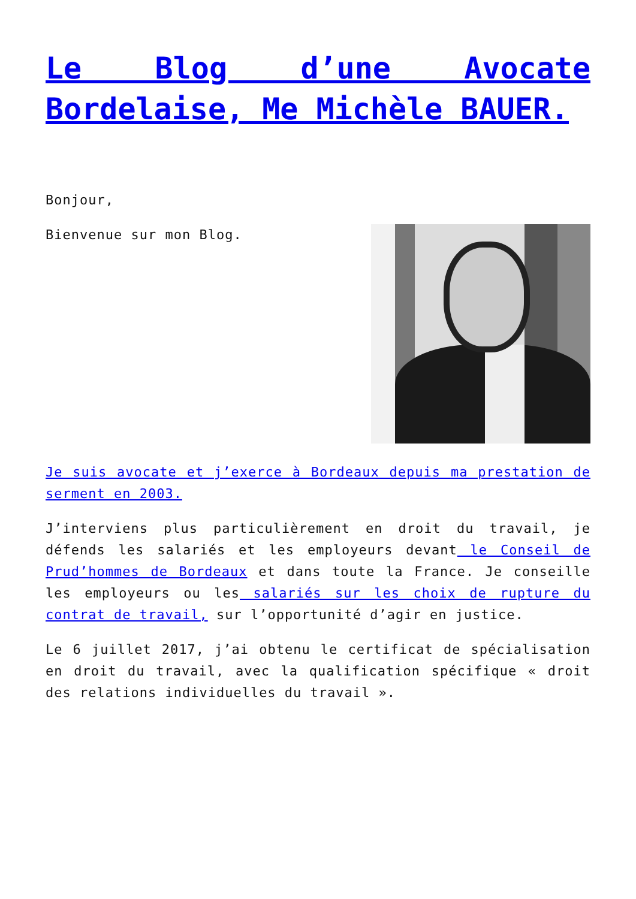Le Blog d’une Avocate Bordelaise, Me Michèle BAUER.
Bonjour,
Bienvenue sur mon Blog.
Je suis avocate et j’exerce à Bordeaux depuis ma prestation de serment en 2003.
J’interviens plus particulièrement en droit du travail, je défends les salariés et les employeurs devant le Conseil de Prud’hommes de Bordeaux et dans toute la France. Je conseille les employeurs ou les salariés sur les choix de rupture du contrat de travail, sur l’opportunité d’agir en justice.
Le 6 juillet 2017, j’ai obtenu le certificat de spécialisation en droit du travail, avec la qualification spécifique « droit des relations individuelles du travail ».